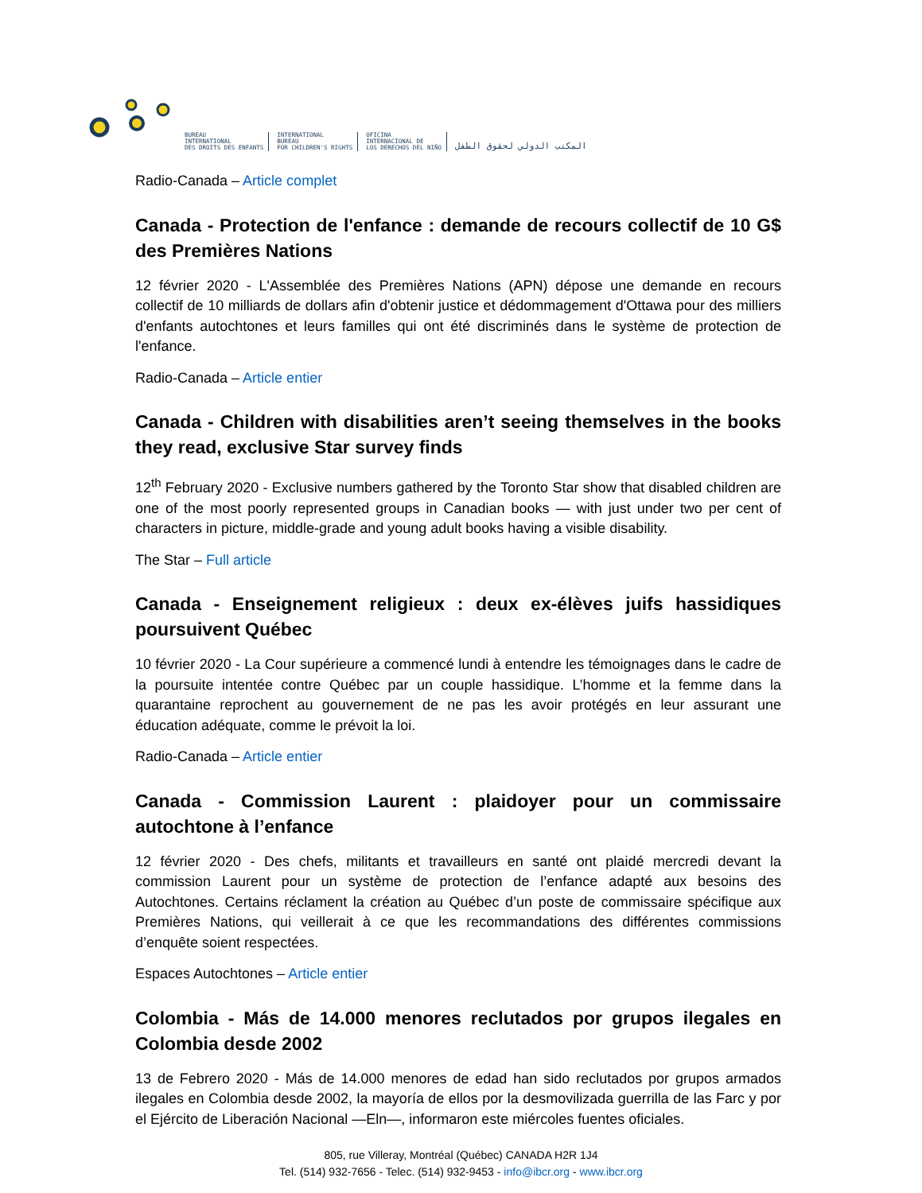BUREAU
INTERNATIONAL
DES DROITS DES ENFANTS
INTERNATIONAL
BUREAU
FOR CHILDREN'S RIGHTS
OFICINA
INTERNACIONAL DE
LOS DERECHOS DEL NIÑO
المكتب الدولي لحقوق الطفل
Radio-Canada – Article complet
Canada - Protection de l'enfance : demande de recours collectif de 10 G$ des Premières Nations
12 février 2020 - L'Assemblée des Premières Nations (APN) dépose une demande en recours collectif de 10 milliards de dollars afin d'obtenir justice et dédommagement d'Ottawa pour des milliers d'enfants autochtones et leurs familles qui ont été discriminés dans le système de protection de l'enfance.
Radio-Canada – Article entier
Canada - Children with disabilities aren’t seeing themselves in the books they read, exclusive Star survey finds
12<sup>th</sup> February 2020 - Exclusive numbers gathered by the Toronto Star show that disabled children are one of the most poorly represented groups in Canadian books — with just under two per cent of characters in picture, middle-grade and young adult books having a visible disability.
The Star – Full article
Canada - Enseignement religieux : deux ex-élèves juifs hassidiques poursuivent Québec
10 février 2020 - La Cour supérieure a commencé lundi à entendre les témoignages dans le cadre de la poursuite intentée contre Québec par un couple hassidique. L’homme et la femme dans la quarantaine reprochent au gouvernement de ne pas les avoir protégés en leur assurant une éducation adéquate, comme le prévoit la loi.
Radio-Canada – Article entier
Canada - Commission Laurent : plaidoyer pour un commissaire autochtone à l’enfance
12 février 2020 - Des chefs, militants et travailleurs en santé ont plaidé mercredi devant la commission Laurent pour un système de protection de l’enfance adapté aux besoins des Autochtones. Certains réclament la création au Québec d’un poste de commissaire spécifique aux Premières Nations, qui veillerait à ce que les recommandations des différentes commissions d’enquête soient respectées.
Espaces Autochtones – Article entier
Colombia - Más de 14.000 menores reclutados por grupos ilegales en Colombia desde 2002
13 de Febrero 2020 - Más de 14.000 menores de edad han sido reclutados por grupos armados ilegales en Colombia desde 2002, la mayoría de ellos por la desmovilizada guerrilla de las Farc y por el Ejército de Liberación Nacional —Eln—, informaron este miércoles fuentes oficiales.
805, rue Villeray, Montréal (Québec) CANADA H2R 1J4
Tel. (514) 932-7656 - Telec. (514) 932-9453 - info@ibcr.org - www.ibcr.org